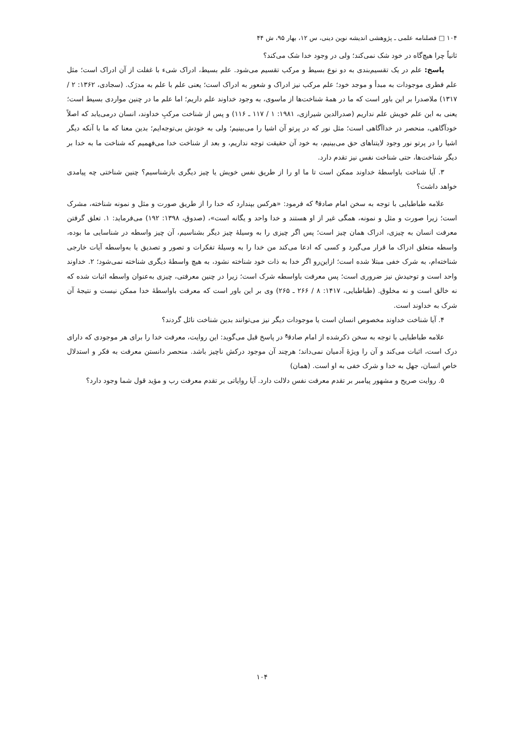۱۰۴ □ فصلنامه علمی ـ پژوهشی اندیشه نوین دینی، س ۱۲، بهار ۹۵، ش ۴۴
ثانیاً چرا هیچ‌گاه در خود شک نمی‌کند؛ ولی در وجود خدا شک می‌کند؟
پاسخ: علم در یک تقسیم‌بندی به دو نوع بسیط و مرکب تقسیم می‌شود. علم بسیط، ادراک شیء با غفلت از آن ادراک است؛ مثل علم فطری موجودات به مبدأ و موجد خود؛ علم مرکب نیز ادراک و شعور به ادراک است؛ یعنی علم با علم به مدرَک. (سجادی، ۱۳۶۲: ۲ / ۱۳۱۷) ملاصدرا بر این باور است که ما در همهٔ شناخت‌ها از ماسوی، به وجود خداوند علم داریم؛ اما علم ما در چنین مواردی بسیط است؛ یعنی به این علم خویش علم نداریم (صدرالدین شیرازی، ۱۹۸۱: ۱ / ۱۱۷ ـ ۱۱۶) و پس از شناخت مرکبِ خداوند، انسان درمی‌یابد که اصلاً خودآگاهی، منحصر در خداآگاهی است؛ مثل نور که در پرتو آن اشیا را می‌بینیم؛ ولی به خودش بی‌توجه‌ایم؛ بدین معنا که ما با آنکه دیگر اشیا را در پرتو نور وجود لایتناهای حق می‌بینیم، به خود آن حقیقت توجه نداریم، و بعد از شناخت خدا می‌فهمیم که شناخت ما به خدا بر دیگر شناخت‌ها، حتی شناخت نفس نیز تقدم دارد.
۳. آیا شناخت باواسطهٔ خداوند ممکن است تا ما او را از طریق نفس خویش یا چیز دیگری بازشناسیم؟ چنین شناختی چه پیامدی خواهد داشت؟
علامه طباطبایی با توجه به سخن امام صادق<sup>ع</sup> که فرمود: «هرکس بپندارد که خدا را از طریق صورت و مثل و نمونه شناخته، مشرک است؛ زیرا صورت و مثل و نمونه، همگی غیر از او هستند و خدا واحد و یگانه است»، (صدوق، ۱۳۹۸: ۱۹۲) می‌فرماید: ۱. تعلق گرفتن معرفت انسان به چیزی، ادراک همان چیز است؛ پس اگر چیزی را به وسیلهٔ چیز دیگر بشناسیم، آن چیز واسطه در شناسایی ما بوده، واسطه متعلق ادراک ما قرار می‌گیرد و کسی که ادعا می‌کند من خدا را به وسیلهٔ تفکرات و تصور و تصدیق یا به‌واسطه آیات خارجی شناخته‌ام، به شرک خفی مبتلا شده است؛ ازاین‌رو اگر خدا به ذات خود شناخته نشود، به هیچ واسطهٔ دیگری شناخته نمی‌شود؛ ۲. خداوند واحد است و توحیدش نیز ضروری است؛ پس معرفت باواسطه شرک است؛ زیرا در چنین معرفتی، چیزی به‌عنوان واسطه اثبات شده که نه خالق است و نه مخلوق. (طباطبایی، ۱۴۱۷: ۸ / ۲۶۶ ـ ۲۶۵) وی بر این باور است که معرفت باواسطهٔ خدا ممکن نیست و نتیجهٔ آن شرک به خداوند است.
۴. آیا شناخت خداوند مخصوص انسان است یا موجودات دیگر نیز می‌توانند بدین شناخت نائل گردند؟
علامه طباطبایی با توجه به سخن ذکرشده از امام صادق<sup>ع</sup> در پاسخ قبل می‌گوید: این روایت، معرفت خدا را برای هر موجودی که دارای درک است، اثبات می‌کند و آن را ویژهٔ آدمیان نمی‌داند؛ هرچند آن موجود درکش ناچیز باشد. منحصر دانستن معرفت به فکر و استدلال خاصِ انسان، جهل به خدا و شرک خفی به او است. (همان)
۵. روایت صریح و مشهور پیامبر بر تقدم معرفت نفس دلالت دارد. آیا روایاتی بر تقدم معرفت رب و مؤید قول شما وجود دارد؟
۱۰۴